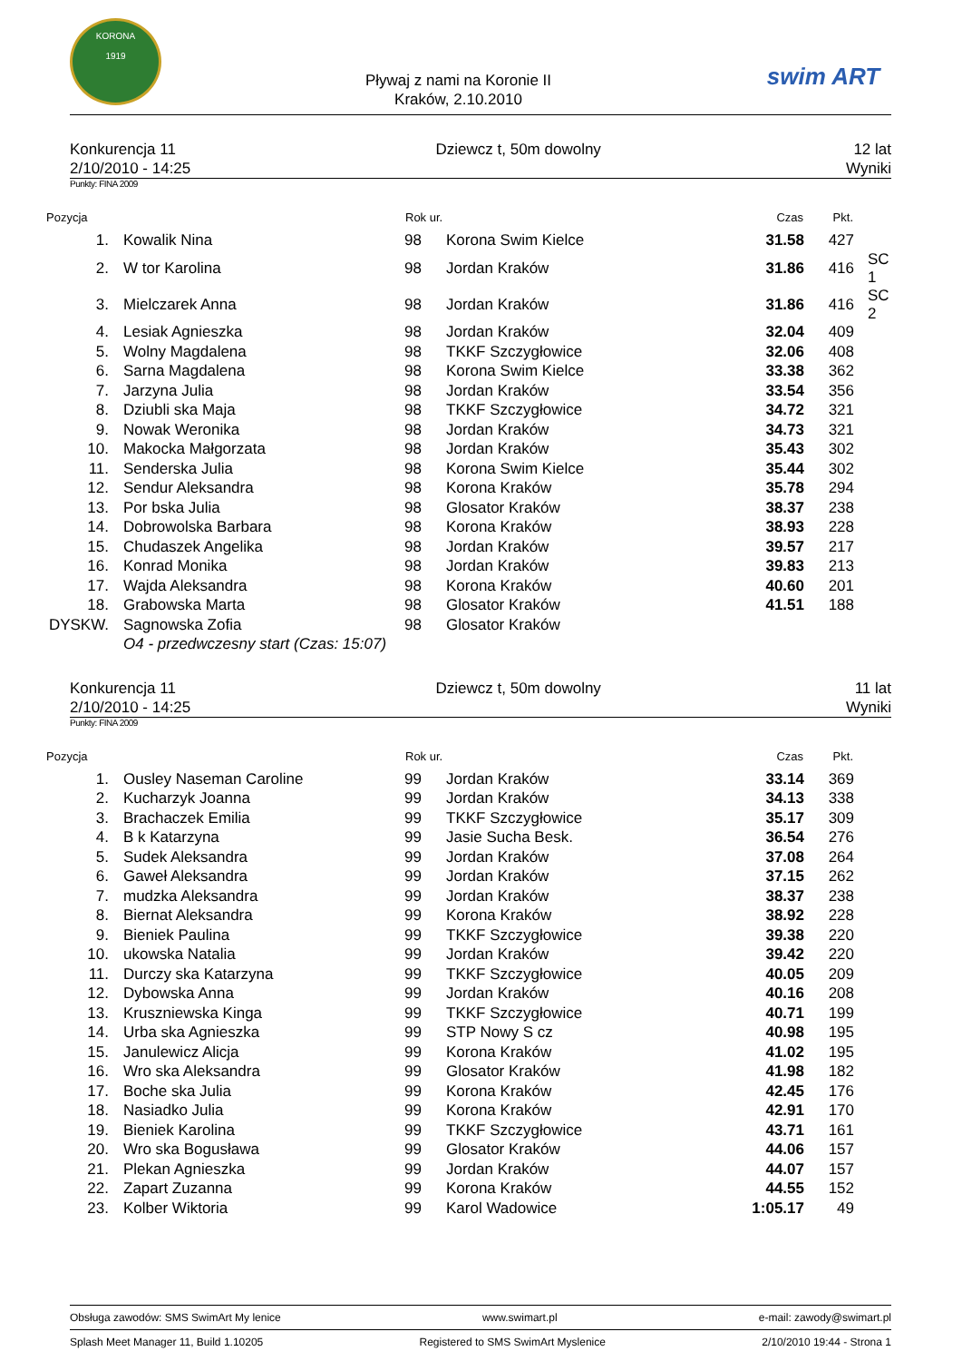KORONA
1919
Pływaj z nami na Koronie II
Kraków, 2.10.2010
swim ART
Konkurencja 11
2/10/2010 - 14:25
Dziewcz t, 50m dowolny 12 lat
Wyniki
Punkty: FINA 2009
| Pozycja | | Rok ur. | | Czas | Pkt. | |
| --- | --- | --- | --- | --- | --- | --- |
| 1. | Kowalik Nina | 98 | Korona Swim Kielce | 31.58 | 427 | |
| 2. | W tor Karolina | 98 | Jordan Kraków | 31.86 | 416 | SC 1 |
| 3. | Mielczarek Anna | 98 | Jordan Kraków | 31.86 | 416 | SC 2 |
| 4. | Lesiak Agnieszka | 98 | Jordan Kraków | 32.04 | 409 | |
| 5. | Wolny Magdalena | 98 | TKKF Szczygłowice | 32.06 | 408 | |
| 6. | Sarna Magdalena | 98 | Korona Swim Kielce | 33.38 | 362 | |
| 7. | Jarzyna Julia | 98 | Jordan Kraków | 33.54 | 356 | |
| 8. | Dziubli ska Maja | 98 | TKKF Szczygłowice | 34.72 | 321 | |
| 9. | Nowak Weronika | 98 | Jordan Kraków | 34.73 | 321 | |
| 10. | Makocka Małgorzata | 98 | Jordan Kraków | 35.43 | 302 | |
| 11. | Senderska Julia | 98 | Korona Swim Kielce | 35.44 | 302 | |
| 12. | Sendur Aleksandra | 98 | Korona Kraków | 35.78 | 294 | |
| 13. | Por bska Julia | 98 | Glosator Kraków | 38.37 | 238 | |
| 14. | Dobrowolska Barbara | 98 | Korona Kraków | 38.93 | 228 | |
| 15. | Chudaszek Angelika | 98 | Jordan Kraków | 39.57 | 217 | |
| 16. | Konrad Monika | 98 | Jordan Kraków | 39.83 | 213 | |
| 17. | Wajda Aleksandra | 98 | Korona Kraków | 40.60 | 201 | |
| 18. | Grabowska Marta | 98 | Glosator Kraków | 41.51 | 188 | |
| DYSKW. | Sagnowska Zofia | 98 | Glosator Kraków | | | |
| | O4 - przedwczesny start (Czas: 15:07) | | | | | |
Konkurencja 11
2/10/2010 - 14:25
Dziewcz t, 50m dowolny 11 lat
Wyniki
Punkty: FINA 2009
| Pozycja | | Rok ur. | | Czas | Pkt. |
| --- | --- | --- | --- | --- | --- |
| 1. | Ousley Naseman Caroline | 99 | Jordan Kraków | 33.14 | 369 |
| 2. | Kucharzyk Joanna | 99 | Jordan Kraków | 34.13 | 338 |
| 3. | Brachaczek Emilia | 99 | TKKF Szczygłowice | 35.17 | 309 |
| 4. | B k Katarzyna | 99 | Jasie Sucha Besk. | 36.54 | 276 |
| 5. | Sudek Aleksandra | 99 | Jordan Kraków | 37.08 | 264 |
| 6. | Gaweł Aleksandra | 99 | Jordan Kraków | 37.15 | 262 |
| 7. | mudzka Aleksandra | 99 | Jordan Kraków | 38.37 | 238 |
| 8. | Biernat Aleksandra | 99 | Korona Kraków | 38.92 | 228 |
| 9. | Bieniek Paulina | 99 | TKKF Szczygłowice | 39.38 | 220 |
| 10. | ukowska Natalia | 99 | Jordan Kraków | 39.42 | 220 |
| 11. | Durczy ska Katarzyna | 99 | TKKF Szczygłowice | 40.05 | 209 |
| 12. | Dybowska Anna | 99 | Jordan Kraków | 40.16 | 208 |
| 13. | Kruszniewska Kinga | 99 | TKKF Szczygłowice | 40.71 | 199 |
| 14. | Urba ska Agnieszka | 99 | STP Nowy S cz | 40.98 | 195 |
| 15. | Janulewicz Alicja | 99 | Korona Kraków | 41.02 | 195 |
| 16. | Wro ska Aleksandra | 99 | Glosator Kraków | 41.98 | 182 |
| 17. | Boche ska Julia | 99 | Korona Kraków | 42.45 | 176 |
| 18. | Nasiadko Julia | 99 | Korona Kraków | 42.91 | 170 |
| 19. | Bieniek Karolina | 99 | TKKF Szczygłowice | 43.71 | 161 |
| 20. | Wro ska Bogusława | 99 | Glosator Kraków | 44.06 | 157 |
| 21. | Plekan Agnieszka | 99 | Jordan Kraków | 44.07 | 157 |
| 22. | Zapart Zuzanna | 99 | Korona Kraków | 44.55 | 152 |
| 23. | Kolber Wiktoria | 99 | Karol Wadowice | 1:05.17 | 49 |
Obsługa zawodów: SMS SwimArt My lenice www.swimart.pl e-mail: zawody@swimart.pl
Splash Meet Manager 11, Build 1.10205 Registered to SMS SwimArt Myslenice 2/10/2010 19:44 - Strona 1